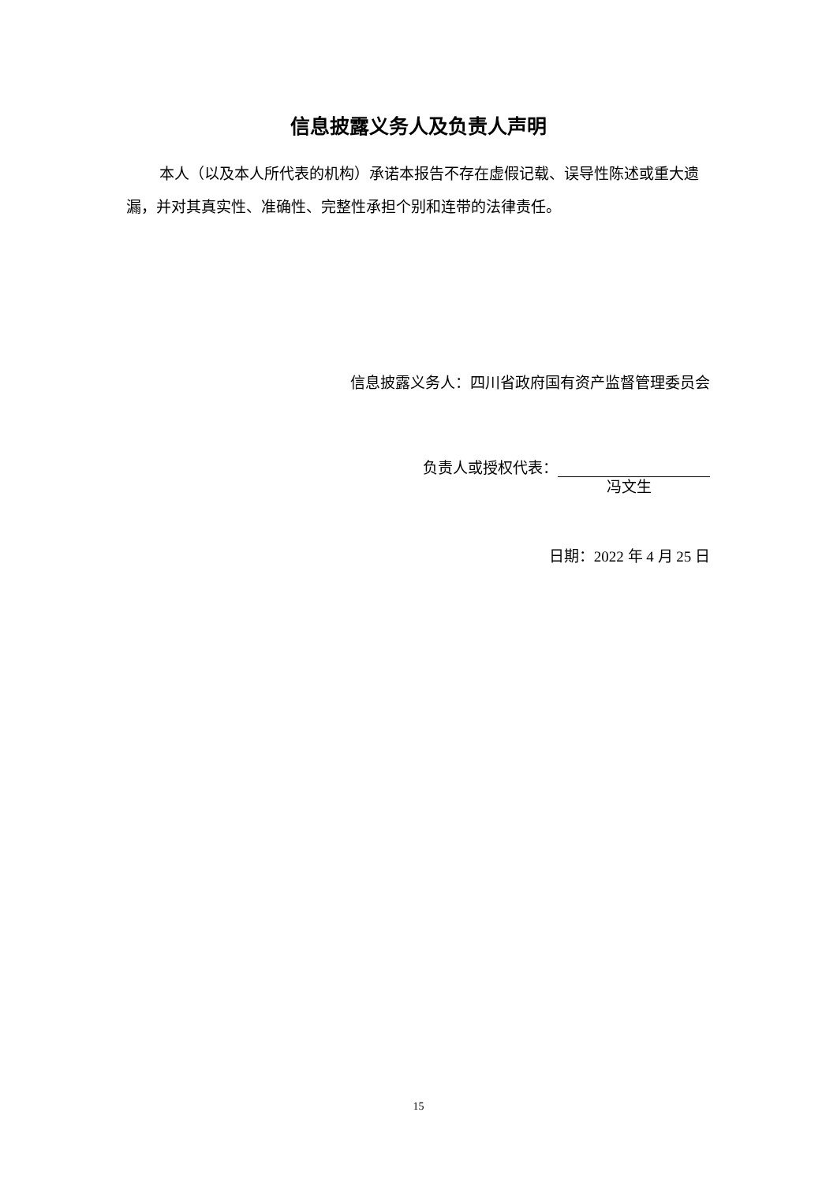信息披露义务人及负责人声明
本人（以及本人所代表的机构）承诺本报告不存在虚假记载、误导性陈述或重大遗漏，并对其真实性、准确性、完整性承担个别和连带的法律责任。
信息披露义务人：四川省政府国有资产监督管理委员会
负责人或授权代表：
冯文生
日期：2022 年 4 月 25 日
15